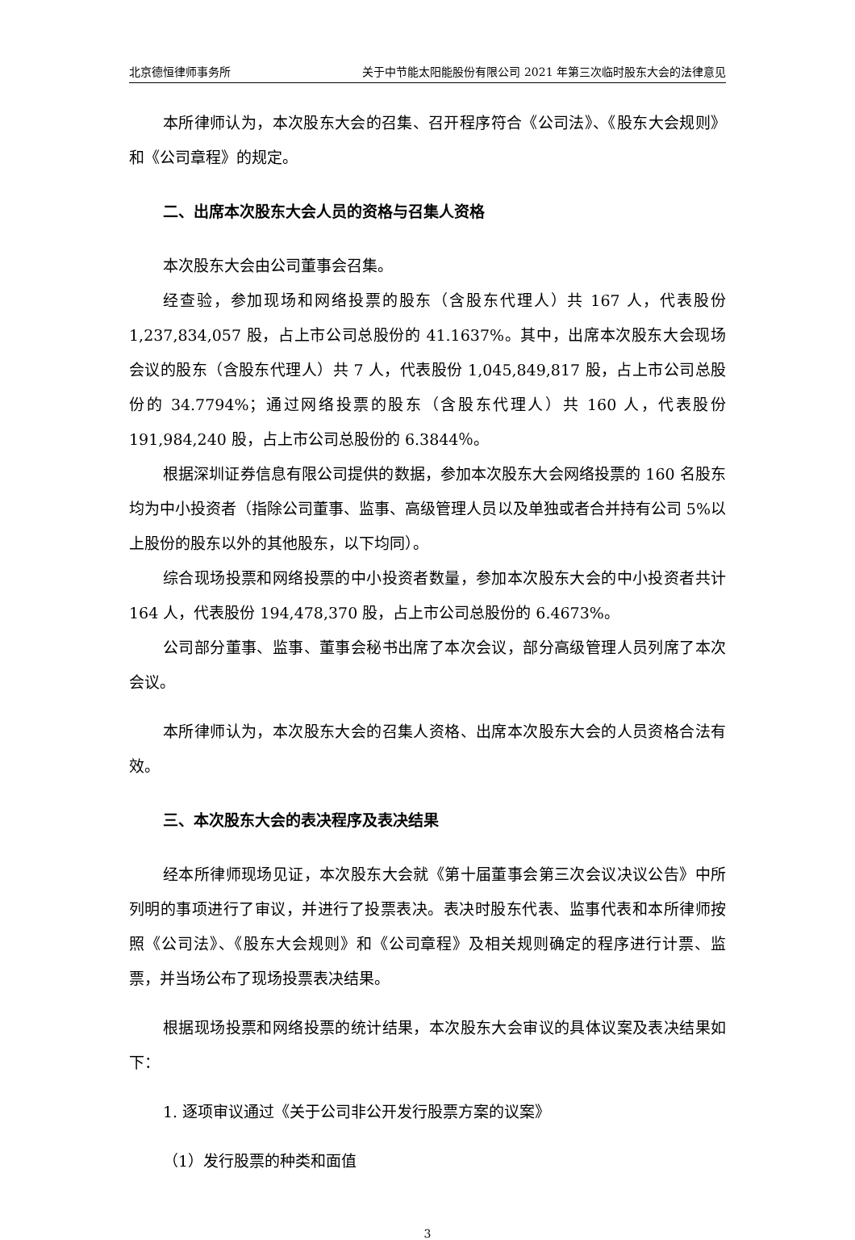北京德恒律师事务所 关于中节能太阳能股份有限公司 2021 年第三次临时股东大会的法律意见
本所律师认为，本次股东大会的召集、召开程序符合《公司法》、《股东大会规则》和《公司章程》的规定。
二、出席本次股东大会人员的资格与召集人资格
本次股东大会由公司董事会召集。
经查验，参加现场和网络投票的股东（含股东代理人）共 167 人，代表股份 1,237,834,057 股，占上市公司总股份的 41.1637%。其中，出席本次股东大会现场会议的股东（含股东代理人）共 7 人，代表股份 1,045,849,817 股，占上市公司总股份的 34.7794%；通过网络投票的股东（含股东代理人）共 160 人，代表股份 191,984,240 股，占上市公司总股份的 6.3844％。
根据深圳证券信息有限公司提供的数据，参加本次股东大会网络投票的 160 名股东均为中小投资者（指除公司董事、监事、高级管理人员以及单独或者合并持有公司 5%以上股份的股东以外的其他股东，以下均同）。
综合现场投票和网络投票的中小投资者数量，参加本次股东大会的中小投资者共计 164 人，代表股份 194,478,370 股，占上市公司总股份的 6.4673%。
公司部分董事、监事、董事会秘书出席了本次会议，部分高级管理人员列席了本次会议。
本所律师认为，本次股东大会的召集人资格、出席本次股东大会的人员资格合法有效。
三、本次股东大会的表决程序及表决结果
经本所律师现场见证，本次股东大会就《第十届董事会第三次会议决议公告》中所列明的事项进行了审议，并进行了投票表决。表决时股东代表、监事代表和本所律师按照《公司法》、《股东大会规则》和《公司章程》及相关规则确定的程序进行计票、监票，并当场公布了现场投票表决结果。
根据现场投票和网络投票的统计结果，本次股东大会审议的具体议案及表决结果如下：
1. 逐项审议通过《关于公司非公开发行股票方案的议案》
（1）发行股票的种类和面值
3